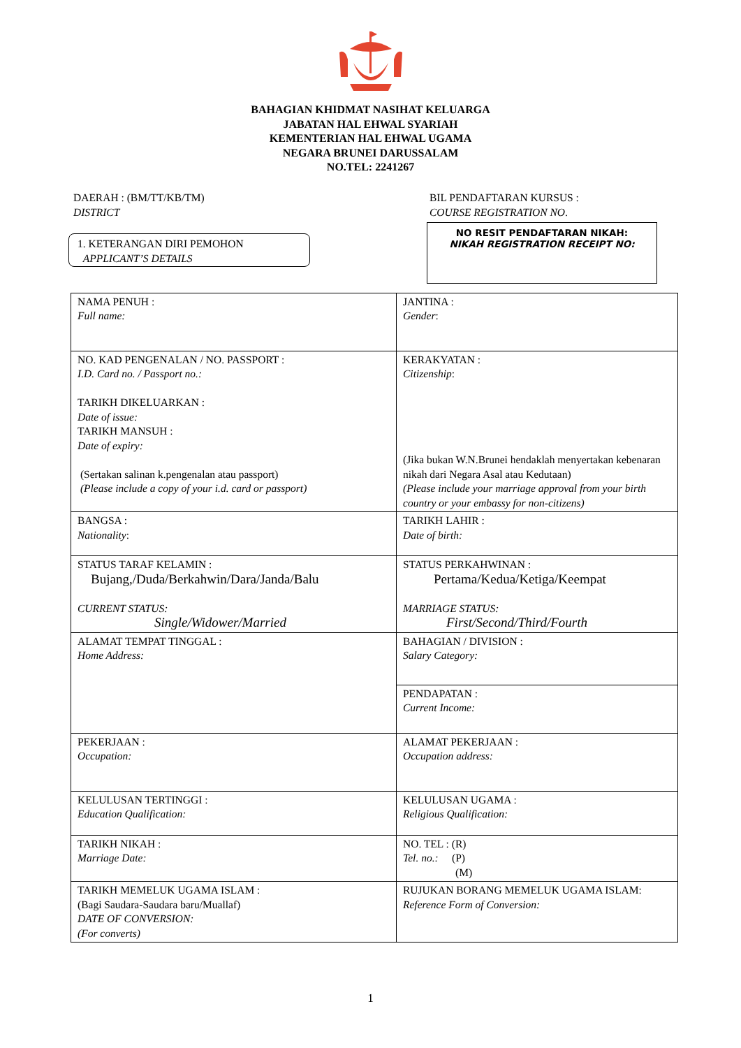BAHAGIAN KHIDMAT NASIHAT KELUARGA
JABATAN HAL EHWAL SYARIAH
KEMENTERIAN HAL EHWAL UGAMA
NEGARA BRUNEI DARUSSALAM
NO.TEL: 2241267
DAERAH : (BM/TT/KB/TM)
DISTRICT
BIL PENDAFTARAN KURSUS :
COURSE REGISTRATION NO.
1. KETERANGAN DIRI PEMOHON
APPLICANT’S DETAILS
NO RESIT PENDAFTARAN NIKAH:
NIKAH REGISTRATION RECEIPT NO:
| NAMA PENUH : Full name: | JANTINA : Gender : |
| NO. KAD PENGENALAN / NO. PASSPORT : I.D. Card no. / Passport no.: TARIKH DIKELUARKAN : Date of issue: TARIKH MANSUH : Date of expiry: (Sertakan salinan k.pengenalan atau passport) (Please include a copy of your i.d. card or passport) | KERAKYATAN : Citizenship : (Jika bukan W.N.Brunei hendaklah menyertakan kebenaran nikah dari Negara Asal atau Kedutaan) (Please include your marriage approval from your birth country or your embassy for non-citizens) |
| BANGSA : Nationality : | TARIKH LAHIR : Date of birth: |
| STATUS TARAF KELAMIN : Bujang,/Duda/Berkahwin/Dara/Janda/Balu CURRENT STATUS: Single/Widower/Married | STATUS PERKAHWINAN : Pertama/Kedua/Ketiga/Keempat MARRIAGE STATUS: First/Second/Third/Fourth |
| ALAMAT TEMPAT TINGGAL : Home Address: | BAHAGIAN / DIVISION : Salary Category: |
| | PENDAPATAN : Current Income: |
| PEKERJAAN : Occupation: | ALAMAT PEKERJAAN : Occupation address: |
| KELULUSAN TERTINGGI : Education Qualification: | KELULUSAN UGAMA : Religious Qualification: |
| TARIKH NIKAH : Marriage Date: | NO. TEL : (R) Tel. no.: (P) (M) |
| TARIKH MEMELUK UGAMA ISLAM : (Bagi Saudara-Saudara baru/Muallaf) DATE OF CONVERSION: (For converts) | RUJUKAN BORANG MEMELUK UGAMA ISLAM: Reference Form of Conversion: |
1